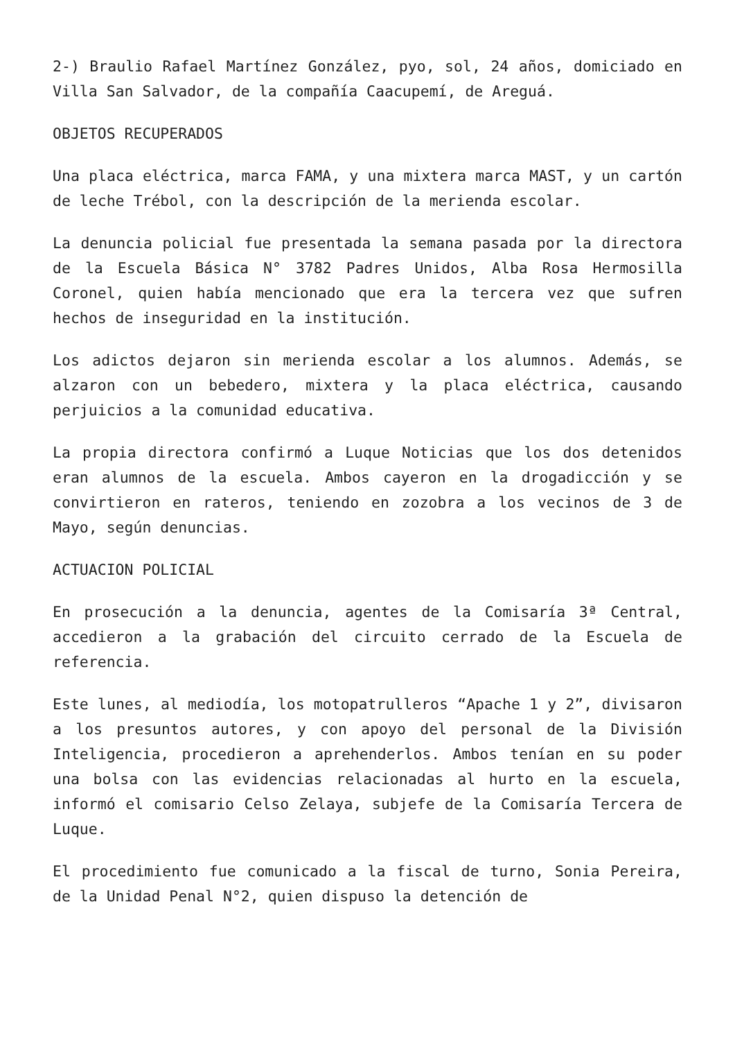2-) Braulio Rafael Martínez González, pyo, sol, 24 años, domiciado en Villa San Salvador, de la compañía Caacupemí, de Areguá.
OBJETOS RECUPERADOS
Una placa eléctrica, marca FAMA, y una mixtera marca MAST, y un cartón de leche Trébol, con la descripción de la merienda escolar.
La denuncia policial fue presentada la semana pasada por la directora de la Escuela Básica N° 3782 Padres Unidos, Alba Rosa Hermosilla Coronel, quien había mencionado que era la tercera vez que sufren hechos de inseguridad en la institución.
Los adictos dejaron sin merienda escolar a los alumnos. Además, se alzaron con un bebedero, mixtera y la placa eléctrica, causando perjuicios a la comunidad educativa.
La propia directora confirmó a Luque Noticias que los dos detenidos eran alumnos de la escuela. Ambos cayeron en la drogadicción y se convirtieron en rateros, teniendo en zozobra a los vecinos de 3 de Mayo, según denuncias.
ACTUACION POLICIAL
En prosecución a la denuncia, agentes de la Comisaría 3ª Central, accedieron a la grabación del circuito cerrado de la Escuela de referencia.
Este lunes, al mediodía, los motopatrulleros “Apache 1 y 2”, divisaron a los presuntos autores, y con apoyo del personal de la División Inteligencia, procedieron a aprehenderlos. Ambos tenían en su poder una bolsa con las evidencias relacionadas al hurto en la escuela, informó el comisario Celso Zelaya, subjefe de la Comisaría Tercera de Luque.
El procedimiento fue comunicado a la fiscal de turno, Sonia Pereira, de la Unidad Penal N°2, quien dispuso la detención de